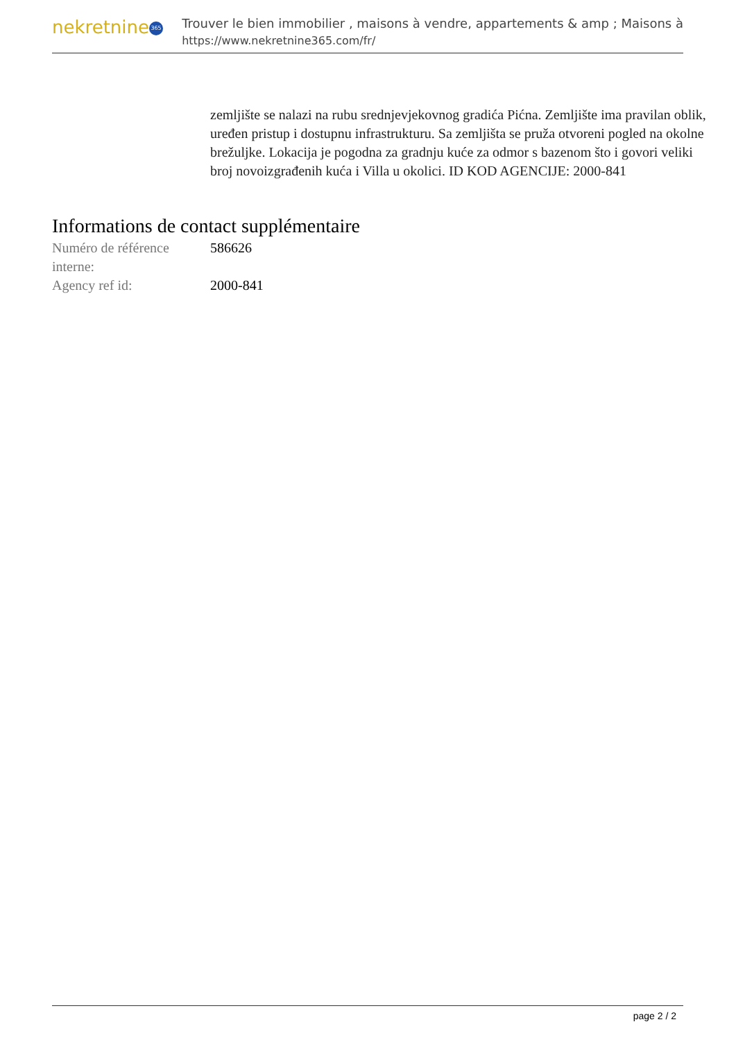nekretnine 365
Trouver le bien immobilier , maisons à vendre, appartements & amp ; Maisons à
https://www.nekretnine365.com/fr/
zemljište se nalazi na rubu srednjevjekovnog gradića Pićna. Zemljište ima pravilan oblik, uređen pristup i dostupnu infrastrukturu. Sa zemljišta se pruža otvoreni pogled na okolne brežuljke. Lokacija je pogodna za gradnju kuće za odmor s bazenom što i govori veliki broj novoizgrađenih kuća i Villa u okolici. ID KOD AGENCIJE: 2000-841
Informations de contact supplémentaire
| Numéro de référence interne: | 586626 |
| Agency ref id: | 2000-841 |
page 2 / 2